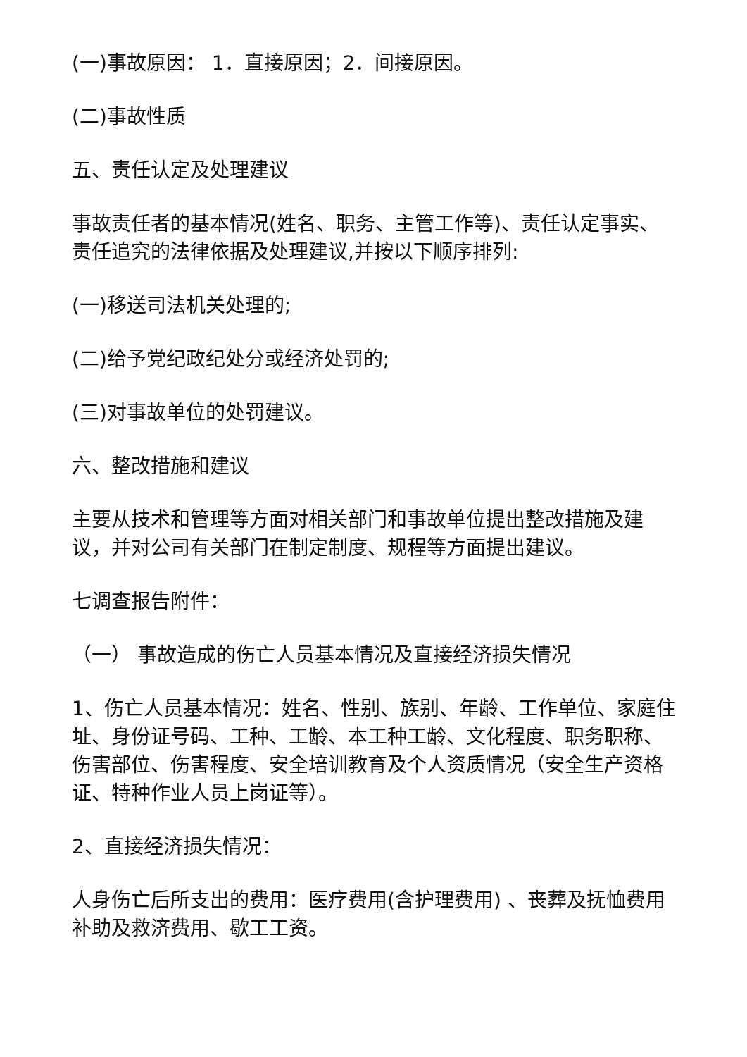(一)事故原因： 1．直接原因；2．间接原因。
(二)事故性质
五、责任认定及处理建议
事故责任者的基本情况(姓名、职务、主管工作等)、责任认定事实、责任追究的法律依据及处理建议,并按以下顺序排列:
(一)移送司法机关处理的;
(二)给予党纪政纪处分或经济处罚的;
(三)对事故单位的处罚建议。
六、整改措施和建议
主要从技术和管理等方面对相关部门和事故单位提出整改措施及建议，并对公司有关部门在制定制度、规程等方面提出建议。
七调查报告附件：
（一） 事故造成的伤亡人员基本情况及直接经济损失情况
1、伤亡人员基本情况：姓名、性别、族别、年龄、工作单位、家庭住址、身份证号码、工种、工龄、本工种工龄、文化程度、职务职称、伤害部位、伤害程度、安全培训教育及个人资质情况（安全生产资格证、特种作业人员上岗证等）。
2、直接经济损失情况：
人身伤亡后所支出的费用：医疗费用(含护理费用) 、丧葬及抚恤费用补助及救济费用、歇工工资。